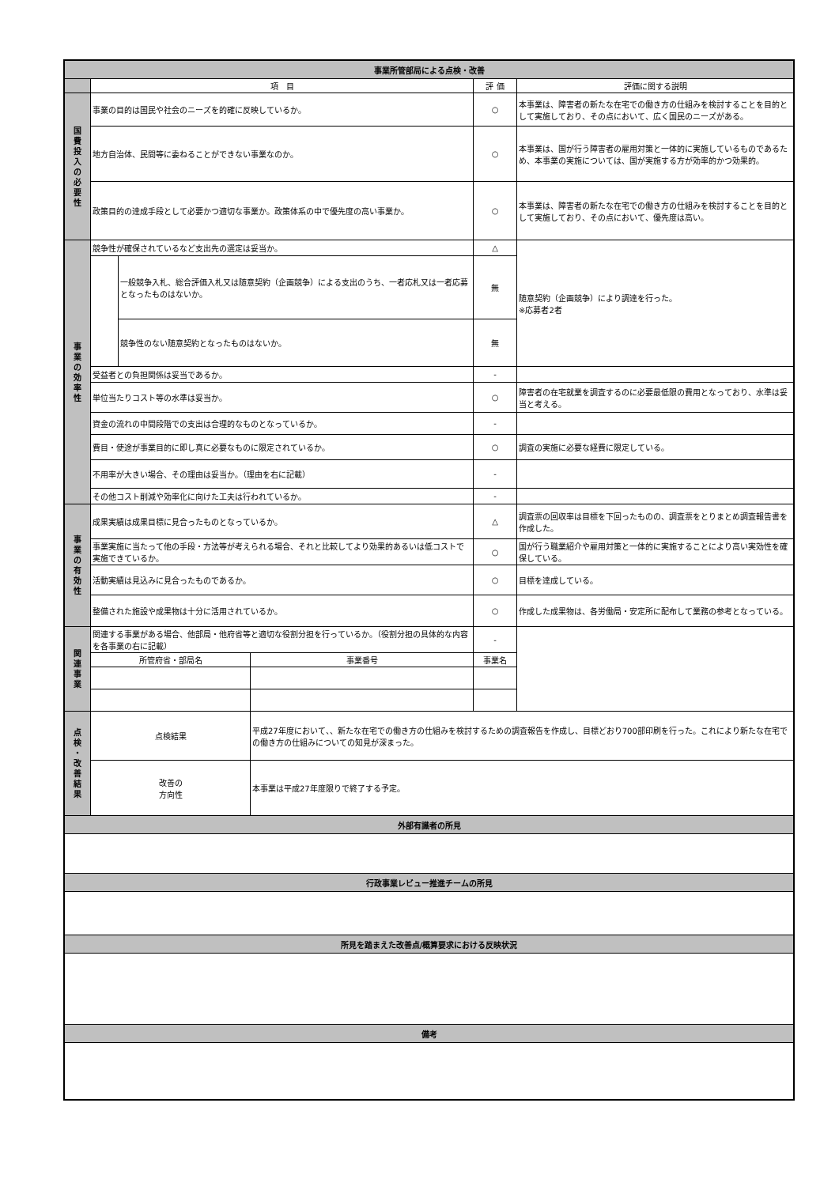| 事業所管部局による点検・改善 | | | | | |
| | 項 目 | | | 評 価 | 評価に関する説明 |
| 国 費 投 入 の 必 要 性 | 事業の目的は国民や社会のニーズを的確に反映しているか。 | | | ○ | 本事業は、障害者の新たな在宅での働き方の仕組みを検討することを目的として実施しており、その点において、広く国民のニーズがある。 |
| | 地方自治体、民間等に委ねることができない事業なのか。 | | | ○ | 本事業は、国が行う障害者の雇用対策と一体的に実施しているものであるため、本事業の実施については、国が実施する方が効率的かつ効果的。 |
| | 政策目的の達成手段として必要かつ適切な事業か。政策体系の中で優先度の高い事業か。 | | | ○ | 本事業は、障害者の新たな在宅での働き方の仕組みを検討することを目的として実施しており、その点において、優先度は高い。 |
| 事 業 の 効 率 性 | 競争性が確保されているなど支出先の選定は妥当か。 | | | △ | 随意契約（企画競争）により調達を行った。 ※応募者2者 |
| | | 一般競争入札、総合評価入札又は随意契約（企画競争）による支出のうち、一者応札又は一者応募となったものはないか。 | | 無 | |
| | | 競争性のない随意契約となったものはないか。 | | 無 | |
| | 受益者との負担関係は妥当であるか。 | | | - | |
| | 単位当たりコスト等の水準は妥当か。 | | | ○ | 障害者の在宅就業を調査するのに必要最低限の費用となっており、水準は妥当と考える。 |
| | 資金の流れの中間段階での支出は合理的なものとなっているか。 | | | - | |
| | 費目・使途が事業目的に即し真に必要なものに限定されているか。 | | | ○ | 調査の実施に必要な経費に限定している。 |
| | 不用率が大きい場合、その理由は妥当か。（理由を右に記載） | | | - | |
| | その他コスト削減や効率化に向けた工夫は行われているか。 | | | - | |
| 事 業 の 有 効 性 | 成果実績は成果目標に見合ったものとなっているか。 | | | △ | 調査票の回収率は目標を下回ったものの、調査票をとりまとめ調査報告書を作成した。 |
| | 事業実施に当たって他の手段・方法等が考えられる場合、それと比較してより効果的あるいは低コストで実施できているか。 | | | ○ | 国が行う職業紹介や雇用対策と一体的に実施することにより高い実効性を確保している。 |
| | 活動実績は見込みに見合ったものであるか。 | | | ○ | 目標を達成している。 |
| | 整備された施設や成果物は十分に活用されているか。 | | | ○ | 作成した成果物は、各労働局・安定所に配布して業務の参考となっている。 |
| 関 連 事 業 | 関連する事業がある場合、他部局・他府省等と適切な役割分担を行っているか。（役割分担の具体的な内容を各事業の右に記載） | | | - | |
| | 所管府省・部局名 | | 事業番号 | 事業名 | |
| 点 検 ・ 改 善 結 果 | 点検結果 | | 平成27年度において、、新たな在宅での働き方の仕組みを検討するための調査報告を作成し、目標どおり700部印刷を行った。これにより新たな在宅での働き方の仕組みについての知見が深まった。 | | |
| | 改善の 方向性 | | 本事業は平成27年度限りで終了する予定。 | | |
| 外部有識者の所見 | | | | | |
| 行政事業レビュー推進チームの所見 | | | | | |
| 所見を踏まえた改善点/概算要求における反映状況 | | | | | |
| 備考 | | | | | |